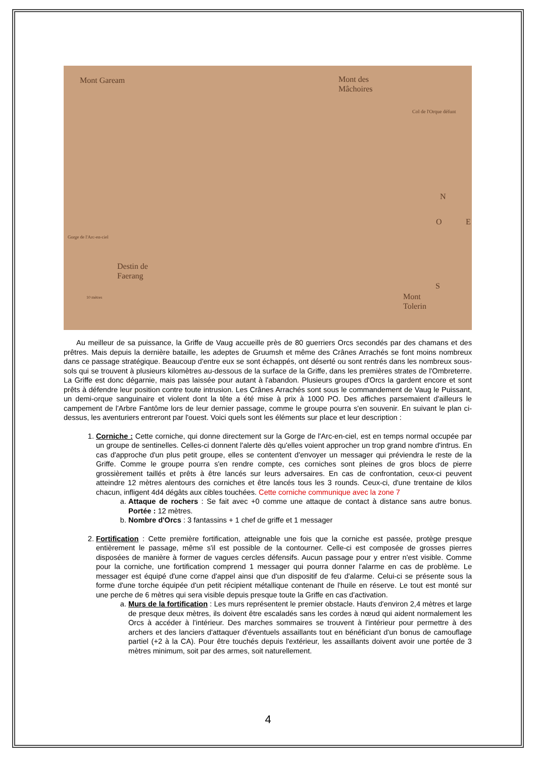Mont Gaream Mont des
Mâchoires
Col de l'Orque défunt
Gorge de l'Arc-en-ciel
Destin de
Faerang
10 mètres Mont
Tolerin
O
N
E
S
Au meilleur de sa puissance, la Griffe de Vaug accueille près de 80 guerriers Orcs secondés par des chamans et des prêtres. Mais depuis la dernière bataille, les adeptes de Gruumsh et même des Crânes Arrachés se font moins nombreux dans ce passage stratégique. Beaucoup d'entre eux se sont échappés, ont déserté ou sont rentrés dans les nombreux sous-sols qui se trouvent à plusieurs kilomètres au-dessous de la surface de la Griffe, dans les premières strates de l'Ombreterre. La Griffe est donc dégarnie, mais pas laissée pour autant à l'abandon. Plusieurs groupes d'Orcs la gardent encore et sont prêts à défendre leur position contre toute intrusion. Les Crânes Arrachés sont sous le commandement de Vaug le Puissant, un demi-orque sanguinaire et violent dont la tête a été mise à prix à 1000 PO. Des affiches parsemaient d'ailleurs le campement de l'Arbre Fantôme lors de leur dernier passage, comme le groupe pourra s'en souvenir. En suivant le plan ci-dessus, les aventuriers entreront par l'ouest. Voici quels sont les éléments sur place et leur description :
1. Corniche : Cette corniche, qui donne directement sur la Gorge de l'Arc-en-ciel, est en temps normal occupée par un groupe de sentinelles. Celles-ci donnent l'alerte dès qu'elles voient approcher un trop grand nombre d'intrus. En cas d'approche d'un plus petit groupe, elles se contentent d'envoyer un messager qui préviendra le reste de la Griffe. Comme le groupe pourra s'en rendre compte, ces corniches sont pleines de gros blocs de pierre grossièrement taillés et prêts à être lancés sur leurs adversaires. En cas de confrontation, ceux-ci peuvent atteindre 12 mètres alentours des corniches et être lancés tous les 3 rounds. Ceux-ci, d'une trentaine de kilos chacun, infligent 4d4 dégâts aux cibles touchées. Cette corniche communique avec la zone 7
a. Attaque de rochers : Se fait avec +0 comme une attaque de contact à distance sans autre bonus. Portée : 12 mètres.
b. Nombre d'Orcs : 3 fantassins + 1 chef de griffe et 1 messager
2. Fortification : Cette première fortification, atteignable une fois que la corniche est passée, protège presque entièrement le passage, même s'il est possible de la contourner. Celle-ci est composée de grosses pierres disposées de manière à former de vagues cercles défensifs. Aucun passage pour y entrer n'est visible. Comme pour la corniche, une fortification comprend 1 messager qui pourra donner l'alarme en cas de problème. Le messager est équipé d'une corne d'appel ainsi que d'un dispositif de feu d'alarme. Celui-ci se présente sous la forme d'une torche équipée d'un petit récipient métallique contenant de l'huile en réserve. Le tout est monté sur une perche de 6 mètres qui sera visible depuis presque toute la Griffe en cas d'activation.
a. Murs de la fortification : Les murs représentent le premier obstacle. Hauts d'environ 2,4 mètres et large de presque deux mètres, ils doivent être escaladés sans les cordes à nœud qui aident normalement les Orcs à accéder à l'intérieur. Des marches sommaires se trouvent à l'intérieur pour permettre à des archers et des lanciers d'attaquer d'éventuels assaillants tout en bénéficiant d'un bonus de camouflage partiel (+2 à la CA). Pour être touchés depuis l'extérieur, les assaillants doivent avoir une portée de 3 mètres minimum, soit par des armes, soit naturellement.
4